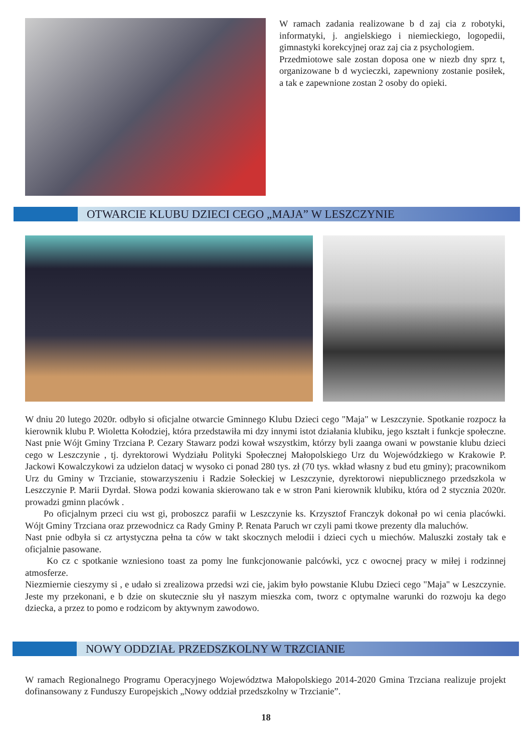W ramach zadania realizowane b d zaj cia z robotyki, informatyki, j. angielskiego i niemieckiego, logopedii, gimnastyki korekcyjnej oraz zaj cia z psychologiem.
Przedmiotowe sale zostan doposa one w niezb dny sprz t, organizowane b d wycieczki, zapewniony zostanie posiłek, a tak e zapewnione zostan 2 osoby do opieki.
OTWARCIE KLUBU DZIECI CEGO „MAJA” W LESZCZYNIE
W dniu 20 lutego 2020r. odbyło si oficjalne otwarcie Gminnego Klubu Dzieci cego "Maja" w Leszczynie. Spotkanie rozpocz ła kierownik klubu P. Wioletta Kołodziej, która przedstawiła mi dzy innymi istot działania klubiku, jego kształt i funkcje społeczne. Nast pnie Wójt Gminy Trzciana P. Cezary Stawarz podzi kował wszystkim, którzy byli zaanga owani w powstanie klubu dzieci cego w Leszczynie , tj. dyrektorowi Wydziału Polityki Społecznej Małopolskiego Urz du Wojewódzkiego w Krakowie P. Jackowi Kowalczykowi za udzielon datacj w wysoko ci ponad 280 tys. zł (70 tys. wkład własny z bud etu gminy); pracownikom Urz du Gminy w Trzcianie, stowarzyszeniu i Radzie Sołeckiej w Leszczynie, dyrektorowi niepublicznego przedszkola w Leszczynie P. Marii Dyrdał. Słowa podzi kowania skierowano tak e w stron Pani kierownik klubiku, która od 2 stycznia 2020r. prowadzi gminn placówk .
Po oficjalnym przeci ciu wst gi, proboszcz parafii w Leszczynie ks. Krzysztof Franczyk dokonał po wi cenia placówki. Wójt Gminy Trzciana oraz przewodnicz ca Rady Gminy P. Renata Paruch wr czyli pami tkowe prezenty dla maluchów.
Nast pnie odbyła si cz artystyczna pełna ta ców w takt skocznych melodii i dzieci cych u miechów. Maluszki zostały tak e oficjalnie pasowane.
Ko cz c spotkanie wzniesiono toast za pomy lne funkcjonowanie palcówki, ycz c owocnej pracy w miłej i rodzinnej atmosferze.
Niezmiernie cieszymy si , e udało si zrealizowa przedsi wzi cie, jakim było powstanie Klubu Dzieci cego "Maja" w Leszczynie. Jeste my przekonani, e b dzie on skutecznie słu ył naszym mieszka com, tworz c optymalne warunki do rozwoju ka dego dziecka, a przez to pomo e rodzicom by aktywnym zawodowo.
NOWY ODDZIAŁ PRZEDSZKOLNY W TRZCIANIE
W ramach Regionalnego Programu Operacyjnego Województwa Małopolskiego 2014-2020 Gmina Trzciana realizuje projekt dofinansowany z Funduszy Europejskich „Nowy oddział przedszkolny w Trzcianie”.
18